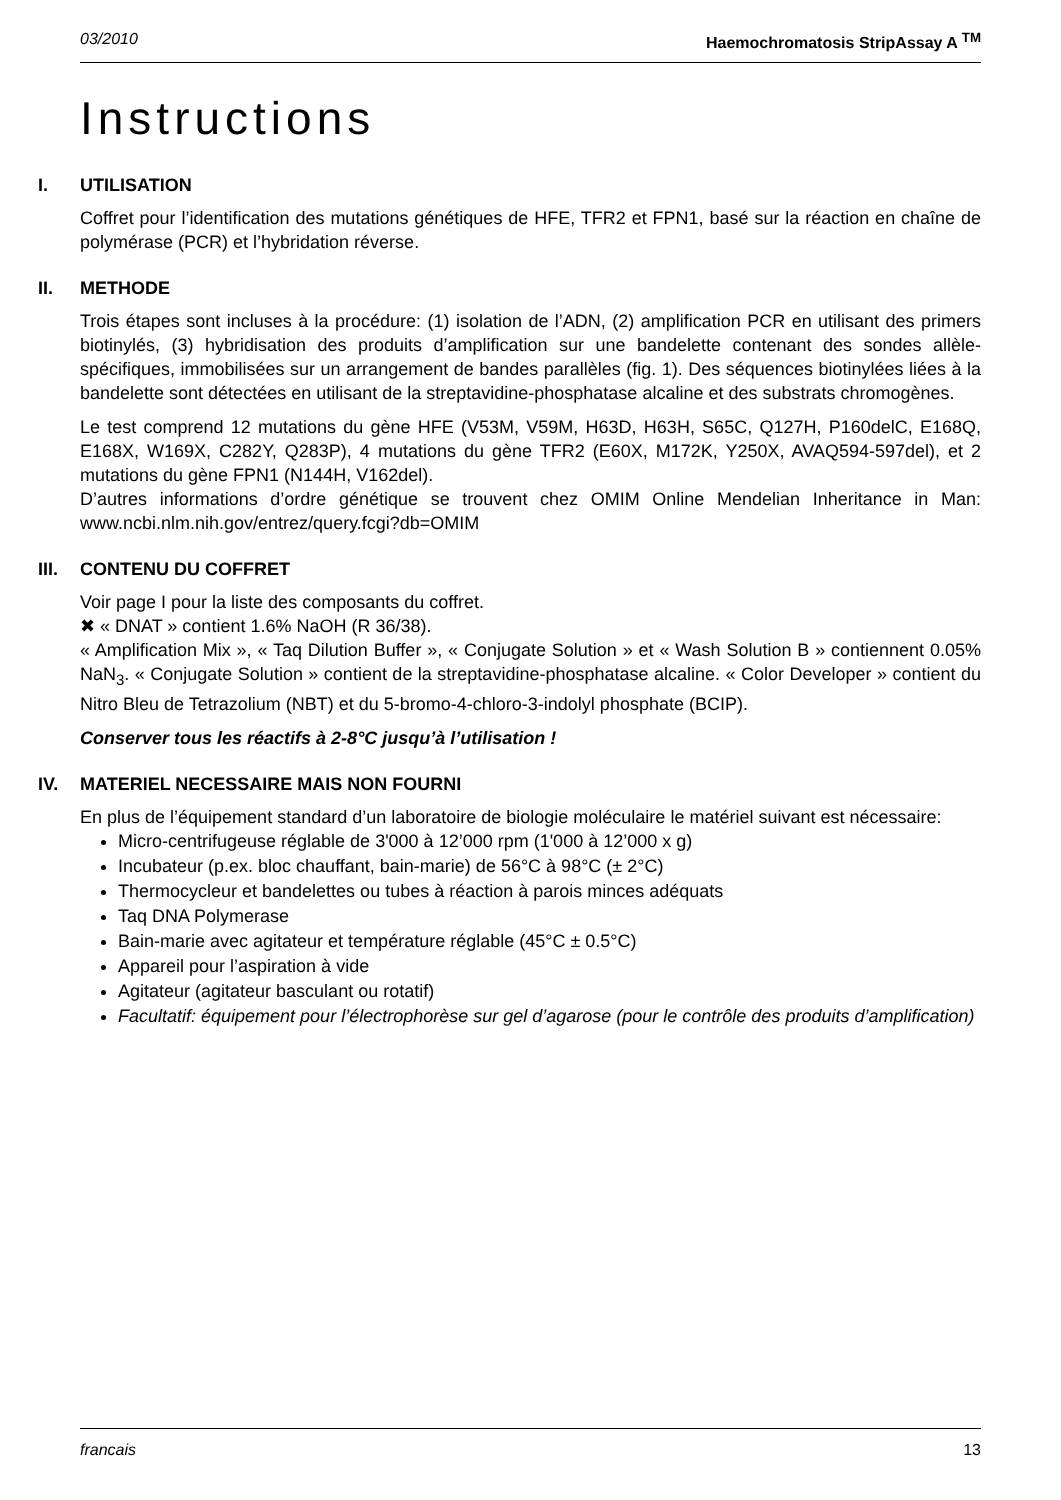03/2010 Haemochromatosis StripAssay A <sup>TM</sup>
Instructions
I. UTILISATION
Coffret pour l’identification des mutations génétiques de HFE, TFR2 et FPN1, basé sur la réaction en chaîne de polymérase (PCR) et l’hybridation réverse.
II. METHODE
Trois étapes sont incluses à la procédure: (1) isolation de l’ADN, (2) amplification PCR en utilisant des primers biotinylés, (3) hybridisation des produits d’amplification sur une bandelette contenant des sondes allèle-spécifiques, immobilisées sur un arrangement de bandes parallèles (fig. 1). Des séquences biotinylées liées à la bandelette sont détectées en utilisant de la streptavidine-phosphatase alcaline et des substrats chromogènes.
Le test comprend 12 mutations du gène HFE (V53M, V59M, H63D, H63H, S65C, Q127H, P160delC, E168Q, E168X, W169X, C282Y, Q283P), 4 mutations du gène TFR2 (E60X, M172K, Y250X, AVAQ594-597del), et 2 mutations du gène FPN1 (N144H, V162del).
D’autres informations d’ordre génétique se trouvent chez OMIM Online Mendelian Inheritance in Man: www.ncbi.nlm.nih.gov/entrez/query.fcgi?db=OMIM
III. CONTENU DU COFFRET
Voir page I pour la liste des composants du coffret.
✖ « DNAT » contient 1.6% NaOH (R 36/38).
« Amplification Mix », « Taq Dilution Buffer », « Conjugate Solution » et « Wash Solution B » contiennent 0.05% NaN<sub>3</sub>. « Conjugate Solution » contient de la streptavidine-phosphatase alcaline. « Color Developer » contient du Nitro Bleu de Tetrazolium (NBT) et du 5-bromo-4-chloro-3-indolyl phosphate (BCIP).
Conserver tous les réactifs à 2-8°C jusqu’à l’utilisation !
IV. MATERIEL NECESSAIRE MAIS NON FOURNI
En plus de l’équipement standard d’un laboratoire de biologie moléculaire le matériel suivant est nécessaire:
Micro-centrifugeuse réglable de 3'000 à 12’000 rpm (1'000 à 12’000 x g)
Incubateur (p.ex. bloc chauffant, bain-marie) de 56°C à 98°C (± 2°C)
Thermocycleur et bandelettes ou tubes à réaction à parois minces adéquats
Taq DNA Polymerase
Bain-marie avec agitateur et température réglable (45°C ± 0.5°C)
Appareil pour l’aspiration à vide
Agitateur (agitateur basculant ou rotatif)
Facultatif: équipement pour l’électrophorèse sur gel d’agarose (pour le contrôle des produits d’amplification)
francais 13